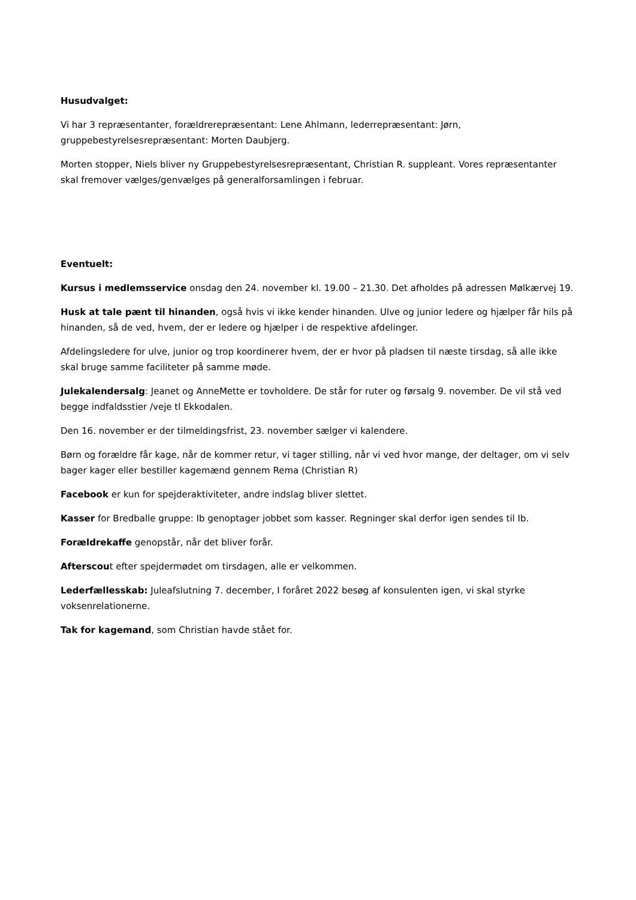Husudvalget:
Vi har 3 repræsentanter, forældrerepræsentant: Lene Ahlmann, lederrepræsentant: Jørn, gruppebestyrelsesrepræsentant: Morten Daubjerg.
Morten stopper, Niels bliver ny Gruppebestyrelsesrepræsentant, Christian R. suppleant. Vores repræsentanter skal fremover vælges/genvælges på generalforsamlingen i februar.
Eventuelt:
Kursus i medlemsservice onsdag den 24. november kl. 19.00 – 21.30. Det afholdes på adressen Mølkærvej 19.
Husk at tale pænt til hinanden, også hvis vi ikke kender hinanden. Ulve og junior ledere og hjælper får hils på hinanden, så de ved, hvem, der er ledere og hjælper i de respektive afdelinger.
Afdelingsledere for ulve, junior og trop koordinerer hvem, der er hvor på pladsen til næste tirsdag, så alle ikke skal bruge samme faciliteter på samme møde.
Julekalendersalg: Jeanet og AnneMette er tovholdere. De står for ruter og førsalg 9. november. De vil stå ved begge indfaldsstier /veje tl Ekkodalen.
Den 16. november er der tilmeldingsfrist, 23. november sælger vi kalendere.
Børn og forældre får kage, når de kommer retur, vi tager stilling, når vi ved hvor mange, der deltager, om vi selv bager kager eller bestiller kagemænd gennem Rema (Christian R)
Facebook er kun for spejderaktiviteter, andre indslag bliver slettet.
Kasser for Bredballe gruppe: Ib genoptager jobbet som kasser. Regninger skal derfor igen sendes til Ib.
Forældrekaffe genopstår, når det bliver forår.
Afterscout efter spejdermødet om tirsdagen, alle er velkommen.
Lederfællesskab: Juleafslutning 7. december, I foråret 2022 besøg af konsulenten igen, vi skal styrke voksenrelationerne.
Tak for kagemand, som Christian havde stået for.